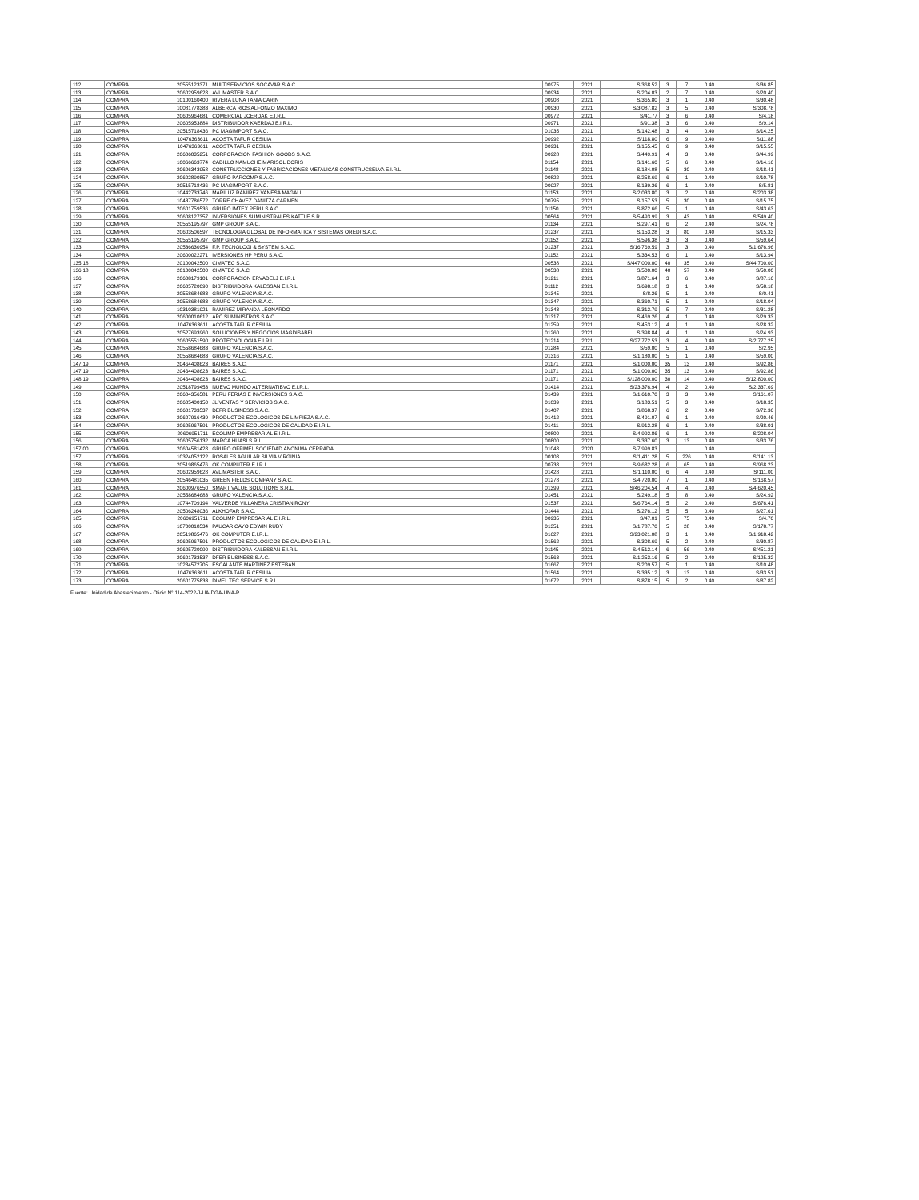| 112 | COMPRA | 20555123371 | MULTISERVICIOS SOCAVAR S.A.C. | 00975 | 2021 | S/368.52 | 3 | 7 | 0.40 | S/36.85 |
| 113 | COMPRA | 20602959628 | AVL MASTER S.A.C. | 00934 | 2021 | S/204.03 | 2 | 7 | 0.40 | S/20.40 |
| 114 | COMPRA | 10100160400 | RIVERA LUNA TANIA CARIN | 00908 | 2021 | S/365.80 | 3 | 1 | 0.40 | S/30.48 |
| 115 | COMPRA | 10081778383 | ALBERCA RIOS ALFONZO MAXIMO | 00930 | 2021 | S/3,087.82 | 3 | 5 | 0.40 | S/308.78 |
| 116 | COMPRA | 20605964681 | COMERCIAL JOERDAK E.I.R.L. | 00972 | 2021 | S/41.77 | 3 | 6 | 0.40 | S/4.18 |
| 117 | COMPRA | 20605953884 | DISTRIBUIDOR KAERDAJ E.I.R.L. | 00971 | 2021 | S/91.38 | 3 | 6 | 0.40 | S/9.14 |
| 118 | COMPRA | 20515718436 | PC MAGIMPORT S.A.C. | 01035 | 2021 | S/142.48 | 3 | 4 | 0.40 | S/14.25 |
| 119 | COMPRA | 10476363611 | ACOSTA TAFUR CESILIA | 00992 | 2021 | S/118.80 | 6 | 9 | 0.40 | S/11.88 |
| 120 | COMPRA | 10476363611 | ACOSTA TAFUR CESILIA | 00931 | 2021 | S/155.45 | 6 | 9 | 0.40 | S/15.55 |
| 121 | COMPRA | 20606035251 | CORPORACION FASHION GOODS S.A.C. | 00928 | 2021 | S/449.91 | 4 | 3 | 0.40 | S/44.99 |
| 122 | COMPRA | 10066663774 | CADILLO NAMUCHE MARISOL DORIS | 01154 | 2021 | S/141.60 | 5 | 6 | 0.40 | S/14.16 |
| 123 | COMPRA | 20606343958 | CONSTRUCCIONES Y FABRICACIONES METALICAS CONSTRUCSELVA E.I.R.L. | 01148 | 2021 | S/184.08 | 5 | 30 | 0.40 | S/18.41 |
| 124 | COMPRA | 20602890857 | GRUPO PARCOMP S.A.C. | 00822 | 2021 | S/258.69 | 6 | 1 | 0.40 | S/10.78 |
| 125 | COMPRA | 20515718436 | PC MAGIMPORT S.A.C. | 00927 | 2021 | S/139.36 | 6 | 1 | 0.40 | S/5.81 |
| 126 | COMPRA | 10442733746 | MARILUZ RAMIREZ VANESA MAGALI | 01153 | 2021 | S/2,033.80 | 3 | 2 | 0.40 | S/203.38 |
| 127 | COMPRA | 10437786572 | TORRE CHAVEZ DANITZA CARMEN | 00795 | 2021 | S/157.53 | 5 | 30 | 0.40 | S/15.75 |
| 128 | COMPRA | 20601759536 | GRUPO IMTEX PERU S.A.C. | 01150 | 2021 | S/872.66 | 5 | 1 | 0.40 | S/43.63 |
| 129 | COMPRA | 20608127357 | INVERSIONES SUMINISTRALES KATTLE S.R.L. | 00564 | 2021 | S/5,493.99 | 3 | 43 | 0.40 | S/549.40 |
| 130 | COMPRA | 20555195797 | GMP GROUP S.A.C. | 01134 | 2021 | S/297.41 | 6 | 2 | 0.40 | S/24.78 |
| 131 | COMPRA | 20603506597 | TECNOLOGIA GLOBAL DE INFORMATICA Y SISTEMAS OREDI S.A.C. | 01237 | 2021 | S/153.28 | 3 | 80 | 0.40 | S/15.33 |
| 132 | COMPRA | 20555195797 | GMP GROUP S.A.C. | 01152 | 2021 | S/596.38 | 3 | 3 | 0.40 | S/59.64 |
| 133 | COMPRA | 20536630954 | F.P. TECNOLOGI & SYSTEM S.A.C. | 01237 | 2021 | S/16,769.59 | 3 | 3 | 0.40 | S/1,676.96 |
| 134 | COMPRA | 20600022271 | IVERSIONES HP PERU S.A.C. | 01152 | 2021 | S/334.53 | 6 | 1 | 0.40 | S/13.94 |
| 135 18 | COMPRA | 20100042500 | CIMATEC S.A.C | 00538 | 2021 | S/447,000.00 | 40 | 35 | 0.40 | S/44,700.00 |
| 136 18 | COMPRA | 20100042500 | CIMATEC S.A.C | 00538 | 2021 | S/500.00 | 40 | 57 | 0.40 | S/50.00 |
| 136 | COMPRA | 20608179101 | CORPORACION ERVADELJ E.I.R.L | 01211 | 2021 | S/871.64 | 3 | 6 | 0.40 | S/87.16 |
| 137 | COMPRA | 20605720090 | DISTRIBUIDORA KALESSAN E.I.R.L. | 01112 | 2021 | S/698.18 | 3 | 1 | 0.40 | S/58.18 |
| 138 | COMPRA | 20558684683 | GRUPO VALENCIA S.A.C. | 01345 | 2021 | S/8.26 | 5 | 1 | 0.40 | S/0.41 |
| 139 | COMPRA | 20558684683 | GRUPO VALENCIA S.A.C. | 01347 | 2021 | S/360.71 | 5 | 1 | 0.40 | S/18.04 |
| 140 | COMPRA | 10310381921 | RAMIREZ MIRANDA LEONARDO | 01343 | 2021 | S/312.79 | 5 | 7 | 0.40 | S/31.28 |
| 141 | COMPRA | 20600010612 | APC SUMINISTROS S.A.C. | 01317 | 2021 | S/469.26 | 4 | 1 | 0.40 | S/29.33 |
| 142 | COMPRA | 10476363611 | ACOSTA TAFUR CESILIA | 01259 | 2021 | S/453.12 | 4 | 1 | 0.40 | S/28.32 |
| 143 | COMPRA | 20527693960 | SOLUCIONES Y NEGOCIOS MAGDISABEL | 01260 | 2021 | S/398.84 | 4 | 1 | 0.40 | S/24.93 |
| 144 | COMPRA | 20605551590 | PROTECNOLOGIA E.I.R.L. | 01214 | 2021 | S/27,772.53 | 3 | 4 | 0.40 | S/2,777.25 |
| 145 | COMPRA | 20558684683 | GRUPO VALENCIA S.A.C. | 01284 | 2021 | S/59.00 | 5 | 1 | 0.40 | S/2.95 |
| 146 | COMPRA | 20558684683 | GRUPO VALENCIA S.A.C. | 01316 | 2021 | S/1,180.00 | 5 | 1 | 0.40 | S/59.00 |
| 147 19 | COMPRA | 20464408623 | BAIRES S.A.C. | 01171 | 2021 | S/1,000.00 | 35 | 13 | 0.40 | S/92.86 |
| 147 19 | COMPRA | 20464408623 | BAIRES S.A.C. | 01171 | 2021 | S/1,000.00 | 35 | 13 | 0.40 | S/92.86 |
| 148 19 | COMPRA | 20464408623 | BAIRES S.A.C. | 01171 | 2021 | S/128,000.00 | 30 | 14 | 0.40 | S/12,800.00 |
| 149 | COMPRA | 20518799453 | NUEVO MUNDO ALTERNATIBVO E.I.R.L. | 01414 | 2021 | S/23,376.94 | 4 | 2 | 0.40 | S/2,337.69 |
| 150 | COMPRA | 20604356581 | PERU FERIAS E INVERSIONES S.A.C. | 01439 | 2021 | S/1,610.70 | 3 | 3 | 0.40 | S/161.07 |
| 151 | COMPRA | 20605400150 | JL VENTAS Y SERVICIOS S.A.C. | 01039 | 2021 | S/183.51 | 5 | 3 | 0.40 | S/18.35 |
| 152 | COMPRA | 20601733537 | DEFR BUSINESS S.A.C. | 01407 | 2021 | S/868.37 | 6 | 2 | 0.40 | S/72.36 |
| 153 | COMPRA | 20607916439 | PRODUCTOS ECOLOGICOS DE LIMPIEZA S.A.C. | 01412 | 2021 | S/491.07 | 6 | 1 | 0.40 | S/20.46 |
| 154 | COMPRA | 20605967591 | PRODUCTOS ECOLOGICOS DE CALIDAD E.I.R.L. | 01411 | 2021 | S/912.28 | 6 | 1 | 0.40 | S/38.01 |
| 155 | COMPRA | 20606951711 | ECOLIMP EMPRESARIAL E.I.R.L. | 00800 | 2021 | S/4,992.86 | 6 | 1 | 0.40 | S/208.04 |
| 156 | COMPRA | 20605756132 | MARCA HUASI S.R.L. | 00800 | 2021 | S/337.60 | 3 | 13 | 0.40 | S/33.76 |
| 157 00 | COMPRA | 20604581428 | GRUPO OFFIMEL SOCIEDAD ANONIMA CERRADA | 01048 | 2020 | S/7,999.83 | | | 0.40 | |
| 157 | COMPRA | 10324052122 | ROSALES AGUILAR SILVIA VIRGINIA | 00108 | 2021 | S/1,411.28 | 5 | 226 | 0.40 | S/141.13 |
| 158 | COMPRA | 20519865476 | OK COMPUTER E.I.R.L. | 00738 | 2021 | S/9,682.28 | 6 | 65 | 0.40 | S/968.23 |
| 159 | COMPRA | 20602959628 | AVL MASTER S.A.C. | 01428 | 2021 | S/1,110.00 | 6 | 4 | 0.40 | S/111.00 |
| 160 | COMPRA | 20546481035 | GREEN FIELDS COMPANY S.A.C. | 01278 | 2021 | S/4,720.00 | 7 | 1 | 0.40 | S/168.57 |
| 161 | COMPRA | 20600976550 | SMART VALUE SOLUTIONS S.R.L. | 01399 | 2021 | S/46,204.54 | 4 | 4 | 0.40 | S/4,620.45 |
| 162 | COMPRA | 20558684683 | GRUPO VALENCIA S.A.C. | 01451 | 2021 | S/249.18 | 5 | 8 | 0.40 | S/24.92 |
| 163 | COMPRA | 10744709194 | VALVERDE VILLANERA CRISTIAN RONY | 01537 | 2021 | S/6,764.14 | 5 | 2 | 0.40 | S/676.41 |
| 164 | COMPRA | 20506248036 | ALKHOFAR S.A.C. | 01444 | 2021 | S/276.12 | 5 | 5 | 0.40 | S/27.61 |
| 165 | COMPRA | 20606951711 | ECOLIMP EMPRESARIAL E.I.R.L. | 00935 | 2021 | S/47.01 | 5 | 75 | 0.40 | S/4.70 |
| 166 | COMPRA | 10700018534 | PAUCAR CAYO EDWIN RUDY | 01351 | 2021 | S/1,787.70 | 5 | 28 | 0.40 | S/178.77 |
| 167 | COMPRA | 20519865476 | OK COMPUTER E.I.R.L. | 01627 | 2021 | S/23,021.08 | 3 | 1 | 0.40 | S/1,918.42 |
| 168 | COMPRA | 20605967591 | PRODUCTOS ECOLOGICOS DE CALIDAD E.I.R.L. | 01562 | 2021 | S/308.69 | 5 | 2 | 0.40 | S/30.87 |
| 169 | COMPRA | 20605720090 | DISTRIBUIDORA KALESSAN E.I.R.L. | 01145 | 2021 | S/4,512.14 | 6 | 56 | 0.40 | S/451.21 |
| 170 | COMPRA | 20601733537 | DFER BUSINESS S.A.C. | 01563 | 2021 | S/1,253.16 | 5 | 2 | 0.40 | S/125.32 |
| 171 | COMPRA | 10284572705 | ESCALANTE MARTINEZ ESTEBAN | 01667 | 2021 | S/209.57 | 5 | 1 | 0.40 | S/10.48 |
| 172 | COMPRA | 10476363611 | ACOSTA TAFUR CESILIA | 01564 | 2021 | S/335.12 | 3 | 13 | 0.40 | S/33.51 |
| 173 | COMPRA | 20601775833 | DIMEL TEC SERVICE S.R.L. | 01672 | 2021 | S/878.15 | 5 | 2 | 0.40 | S/87.82 |
Fuente: Unidad de Abastecimiento - Oficio N° 114-2022-J-UA-DGA-UNA-P